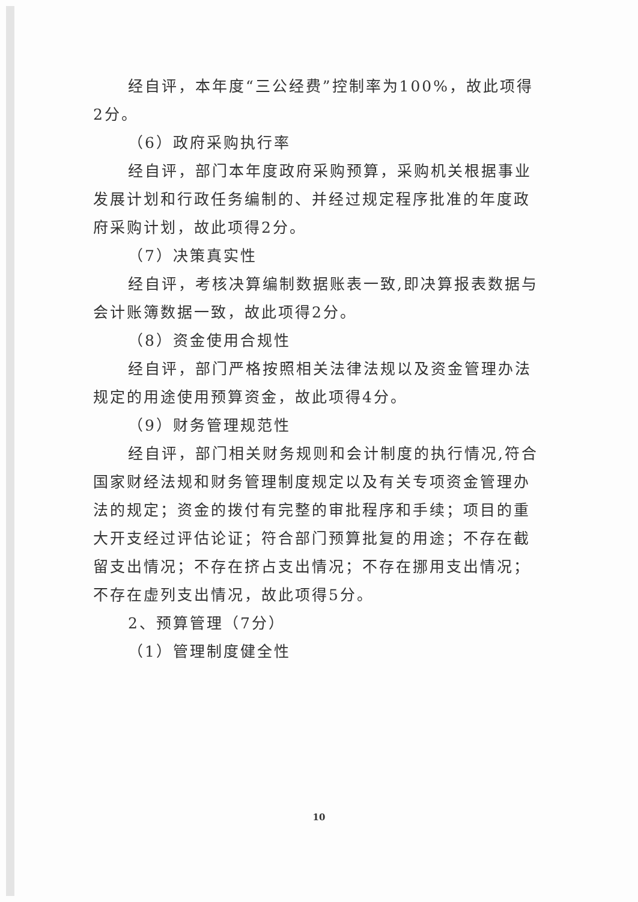经自评，本年度“三公经费”控制率为100%，故此项得2分。
（6）政府采购执行率
经自评，部门本年度政府采购预算，采购机关根据事业发展计划和行政任务编制的、并经过规定程序批准的年度政府采购计划，故此项得2分。
（7）决策真实性
经自评，考核决算编制数据账表一致,即决算报表数据与会计账簿数据一致，故此项得2分。
（8）资金使用合规性
经自评，部门严格按照相关法律法规以及资金管理办法规定的用途使用预算资金，故此项得4分。
（9）财务管理规范性
经自评，部门相关财务规则和会计制度的执行情况,符合国家财经法规和财务管理制度规定以及有关专项资金管理办法的规定；资金的拨付有完整的审批程序和手续；项目的重大开支经过评估论证；符合部门预算批复的用途；不存在截留支出情况；不存在挤占支出情况；不存在挪用支出情况；不存在虚列支出情况，故此项得5分。
2、预算管理（7分）
（1）管理制度健全性
10